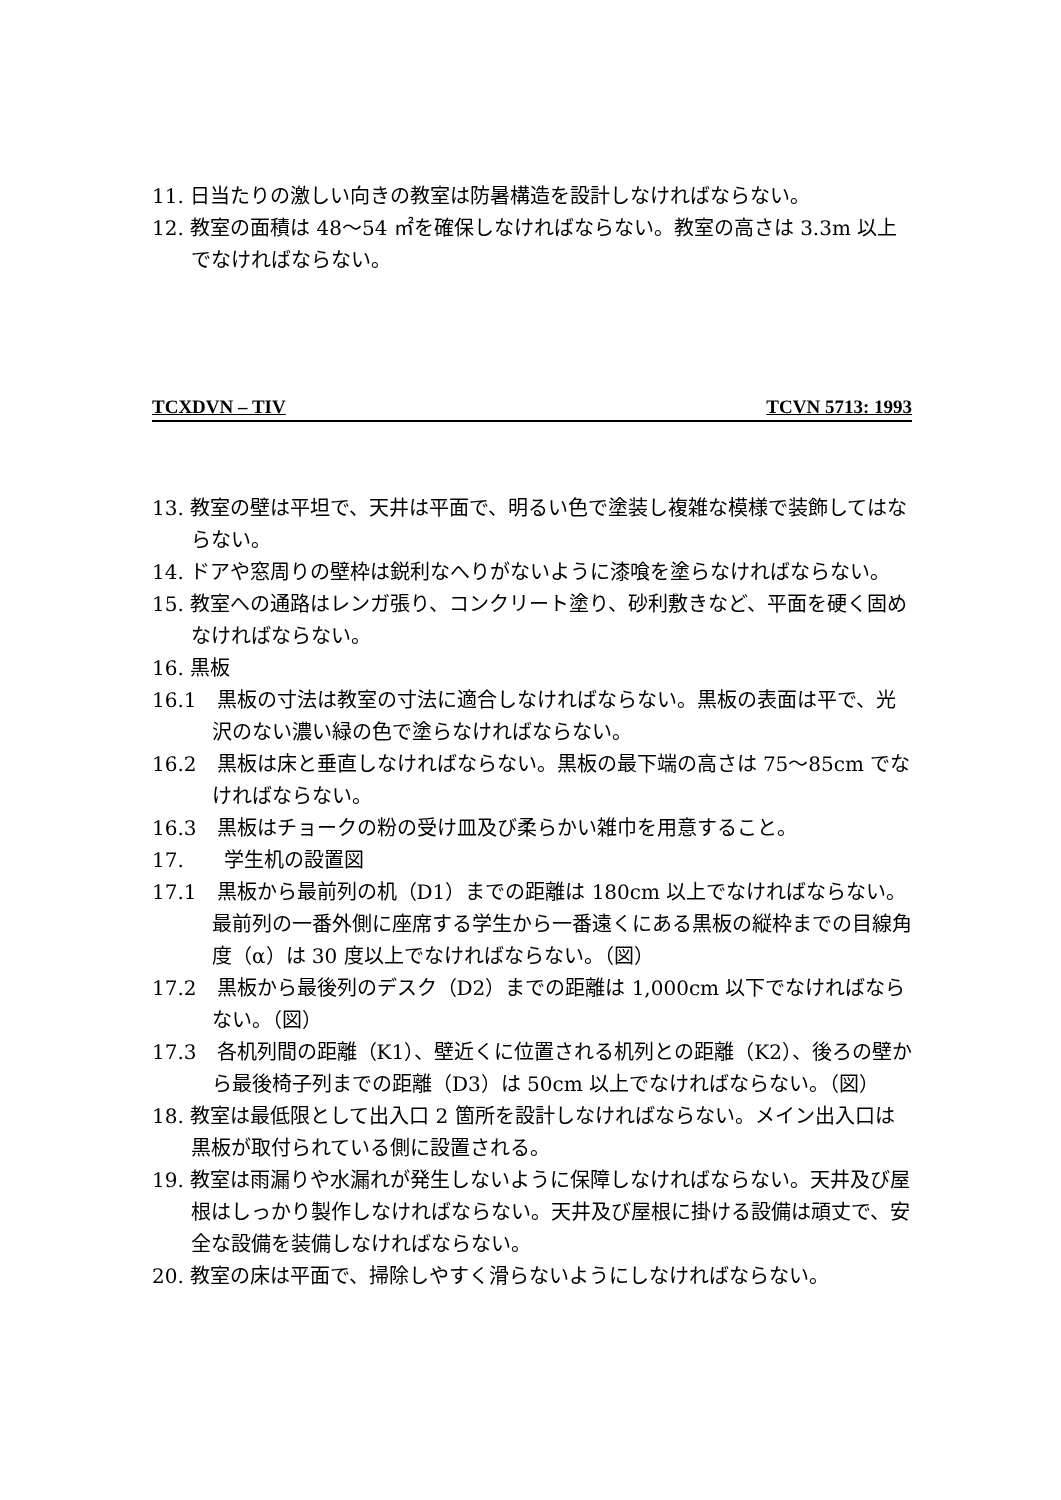11. 日当たりの激しい向きの教室は防暑構造を設計しなければならない。
12. 教室の面積は 48〜54 ㎡を確保しなければならない。教室の高さは 3.3m 以上でなければならない。
TCXDVN – TIV TCVN 5713: 1993
13. 教室の壁は平坦で、天井は平面で、明るい色で塗装し複雑な模様で装飾してはならない。
14. ドアや窓周りの壁枠は鋭利なへりがないように漆喰を塗らなければならない。
15. 教室への通路はレンガ張り、コンクリート塗り、砂利敷きなど、平面を硬く固めなければならない。
16. 黒板
16.1　黒板の寸法は教室の寸法に適合しなければならない。黒板の表面は平で、光沢のない濃い緑の色で塗らなければならない。
16.2　黒板は床と垂直しなければならない。黒板の最下端の高さは 75〜85cm でなければならない。
16.3　黒板はチョークの粉の受け皿及び柔らかい雑巾を用意すること。
17.　　学生机の設置図
17.1　黒板から最前列の机（D1）までの距離は 180cm 以上でなければならない。最前列の一番外側に座席する学生から一番遠くにある黒板の縦枠までの目線角度（α）は 30 度以上でなければならない。（図）
17.2　黒板から最後列のデスク（D2）までの距離は 1,000cm 以下でなければならない。（図）
17.3　各机列間の距離（K1）、壁近くに位置される机列との距離（K2）、後ろの壁から最後椅子列までの距離（D3）は 50cm 以上でなければならない。（図）
18. 教室は最低限として出入口 2 箇所を設計しなければならない。メイン出入口は黒板が取付られている側に設置される。
19. 教室は雨漏りや水漏れが発生しないように保障しなければならない。天井及び屋根はしっかり製作しなければならない。天井及び屋根に掛ける設備は頑丈で、安全な設備を装備しなければならない。
20. 教室の床は平面で、掃除しやすく滑らないようにしなければならない。